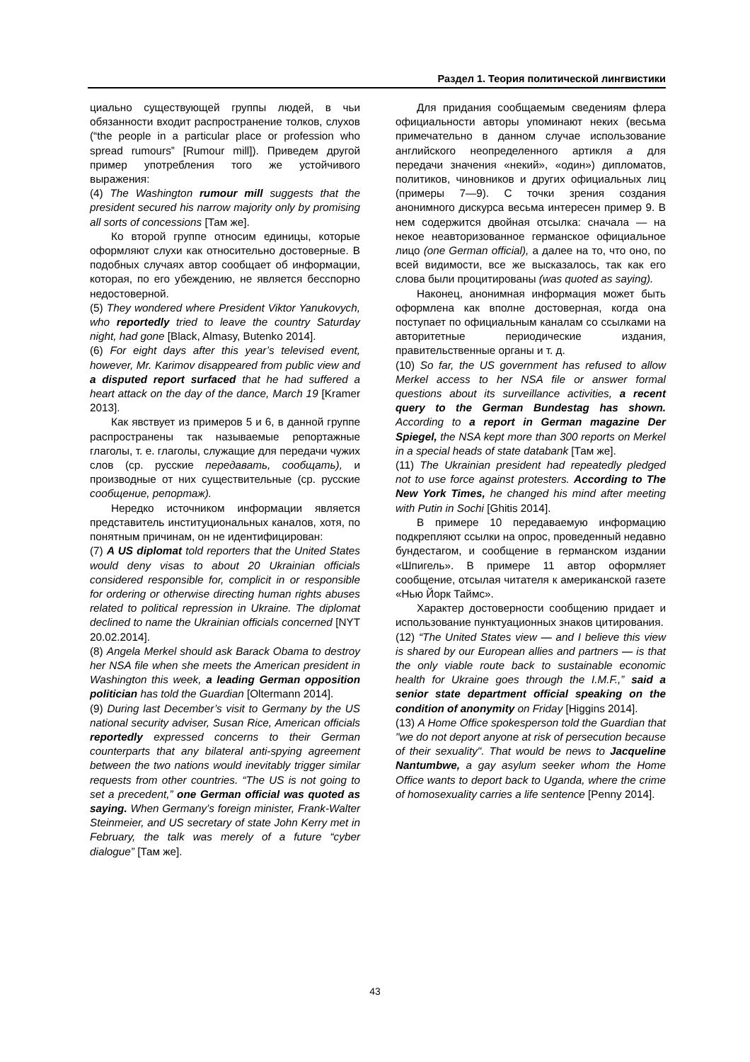Раздел 1. Теория политической лингвистики
циально существующей группы людей, в чьи обязанности входит распространение толков, слухов (“the people in a particular place or profession who spread rumours” [Rumour mill]). Приведем другой пример употребления того же устойчивого выражения:
(4) The Washington rumour mill suggests that the president secured his narrow majority only by promising all sorts of concessions [Там же].
Ко второй группе относим единицы, которые оформляют слухи как относительно достоверные. В подобных случаях автор сообщает об информации, которая, по его убеждению, не является бесспорно недостоверной.
(5) They wondered where President Viktor Yanukovych, who reportedly tried to leave the country Saturday night, had gone [Black, Almasy, Butenko 2014].
(6) For eight days after this year’s televised event, however, Mr. Karimov disappeared from public view and a disputed report surfaced that he had suffered a heart attack on the day of the dance, March 19 [Kramer 2013].
Как явствует из примеров 5 и 6, в данной группе распространены так называемые репортажные глаголы, т. е. глаголы, служащие для передачи чужих слов (ср. русские передавать, сообщать), и производные от них существительные (ср. русские сообщение, репортаж).
Нередко источником информации является представитель институциональных каналов, хотя, по понятным причинам, он не идентифицирован:
(7) A US diplomat told reporters that the United States would deny visas to about 20 Ukrainian officials considered responsible for, complicit in or responsible for ordering or otherwise directing human rights abuses related to political repression in Ukraine. The diplomat declined to name the Ukrainian officials concerned [NYT 20.02.2014].
(8) Angela Merkel should ask Barack Obama to destroy her NSA file when she meets the American president in Washington this week, a leading German opposition politician has told the Guardian [Oltermann 2014].
(9) During last December’s visit to Germany by the US national security adviser, Susan Rice, American officials reportedly expressed concerns to their German counterparts that any bilateral anti-spying agreement between the two nations would inevitably trigger similar requests from other countries. “The US is not going to set a precedent,” one German official was quoted as saying. When Germany’s foreign minister, Frank-Walter Steinmeier, and US secretary of state John Kerry met in February, the talk was merely of a future “cyber dialogue” [Там же].
Для придания сообщаемым сведениям флера официальности авторы упоминают неких (весьма примечательно в данном случае использование английского неопределенного артикля a для передачи значения «некий», «один») дипломатов, политиков, чиновников и других официальных лиц (примеры 7—9). С точки зрения создания анонимного дискурса весьма интересен пример 9. В нем содержится двойная отсылка: сначала — на некое неавторизованное германское официальное лицо (one German official), а далее на то, что оно, по всей видимости, все же высказалось, так как его слова были процитированы (was quoted as saying).
Наконец, анонимная информация может быть оформлена как вполне достоверная, когда она поступает по официальным каналам со ссылками на авторитетные периодические издания, правительственные органы и т. д.
(10) So far, the US government has refused to allow Merkel access to her NSA file or answer formal questions about its surveillance activities, a recent query to the German Bundestag has shown. According to a report in German magazine Der Spiegel, the NSA kept more than 300 reports on Merkel in a special heads of state databank [Там же].
(11) The Ukrainian president had repeatedly pledged not to use force against protesters. According to The New York Times, he changed his mind after meeting with Putin in Sochi [Ghitis 2014].
В примере 10 передаваемую информацию подкрепляют ссылки на опрос, проведенный недавно бундестагом, и сообщение в германском издании «Шпигель». В примере 11 автор оформляет сообщение, отсылая читателя к американской газете «Нью Йорк Таймс».
Характер достоверности сообщению придает и использование пунктуационных знаков цитирования.
(12) “The United States view — and I believe this view is shared by our European allies and partners — is that the only viable route back to sustainable economic health for Ukraine goes through the I.M.F.,” said a senior state department official speaking on the condition of anonymity on Friday [Higgins 2014].
(13) A Home Office spokesperson told the Guardian that "we do not deport anyone at risk of persecution because of their sexuality". That would be news to Jacqueline Nantumbwe, a gay asylum seeker whom the Home Office wants to deport back to Uganda, where the crime of homosexuality carries a life sentence [Penny 2014].
43